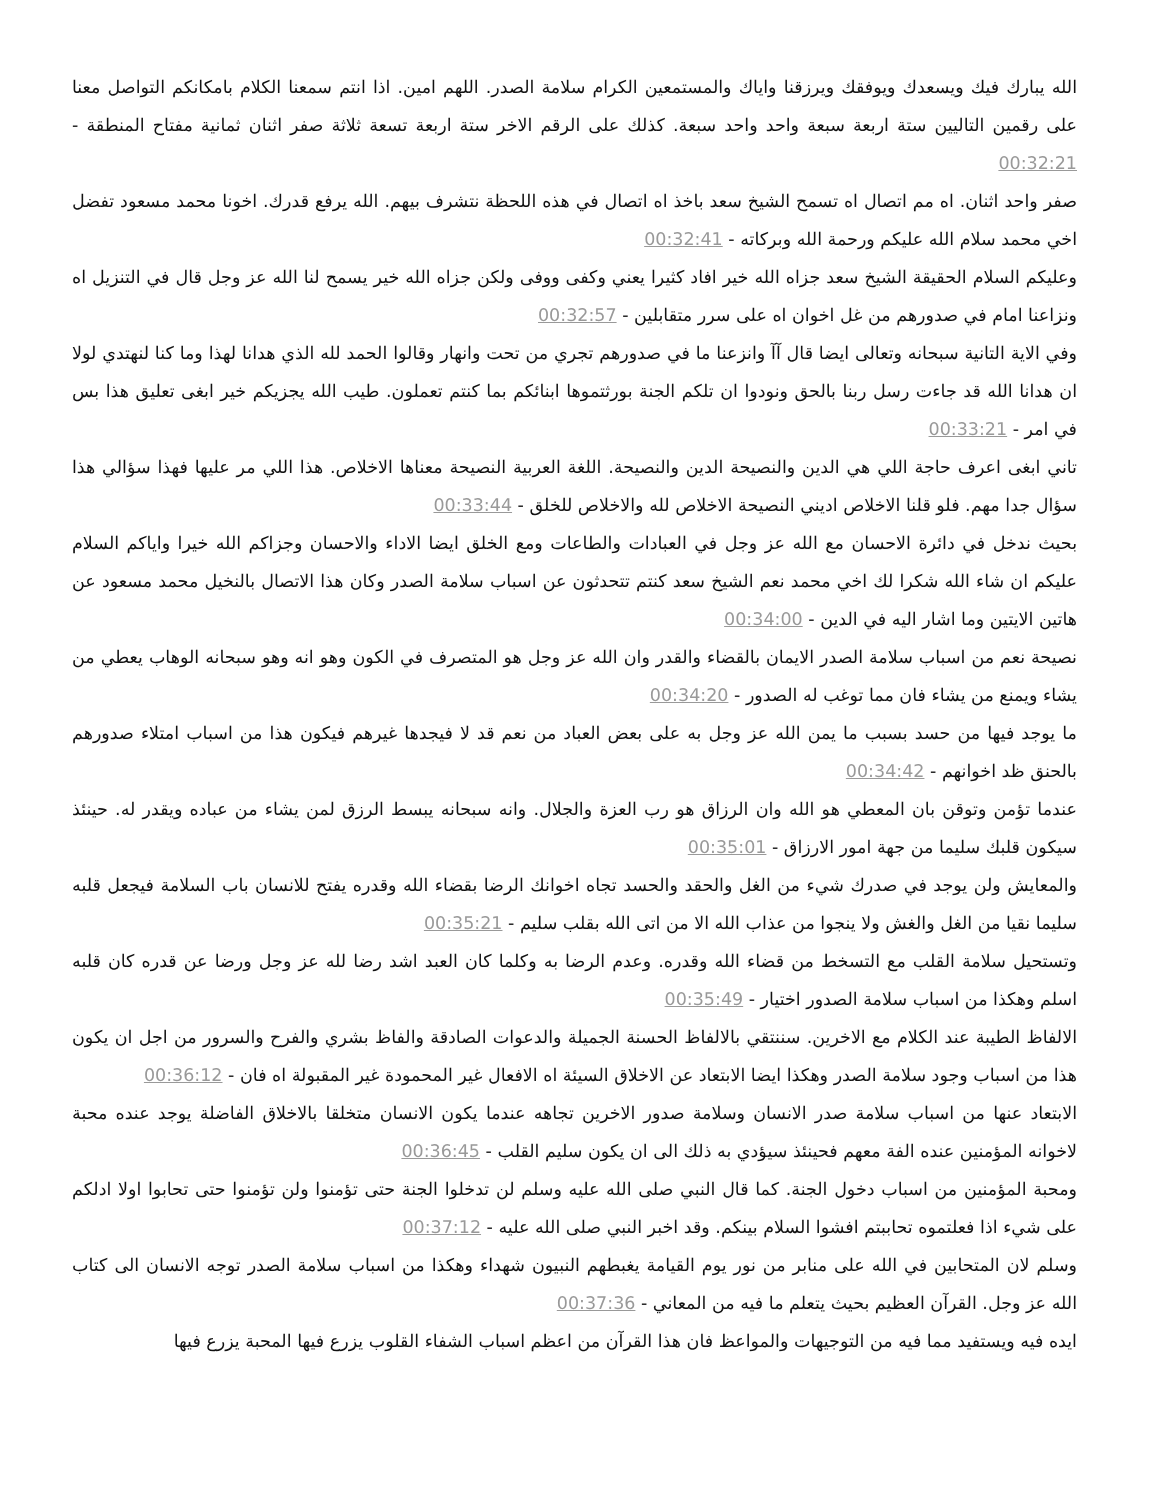الله يبارك فيك ويسعدك ويوفقك ويرزقنا واياك والمستمعين الكرام سلامة الصدر. اللهم امين. اذا انتم سمعنا الكلام بامكانكم التواصل معنا على رقمين التاليين ستة اربعة سبعة واحد واحد سبعة. كذلك على الرقم الاخر ستة اربعة تسعة ثلاثة صفر اثنان ثمانية مفتاح المنطقة - 00:32:21
صفر واحد اثنان. اه مم اتصال اه تسمح الشيخ سعد باخذ اه اتصال في هذه اللحظة نتشرف بيهم. الله يرفع قدرك. اخونا محمد مسعود تفضل اخي محمد سلام الله عليكم ورحمة الله وبركاته - 00:32:41
وعليكم السلام الحقيقة الشيخ سعد جزاه الله خير افاد كثيرا يعني وكفى ووفى ولكن جزاه الله خير يسمح لنا الله عز وجل قال في التنزيل اه ونزاعنا امام في صدورهم من غل اخوان اه على سرر متقابلين - 00:32:57
وفي الاية التانية سبحانه وتعالى ايضا قال آآ وانزعنا ما في صدورهم تجري من تحت وانهار وقالوا الحمد لله الذي هدانا لهذا وما كنا لنهتدي لولا ان هدانا الله قد جاءت رسل ربنا بالحق ونودوا ان تلكم الجنة بورثتموها ابنائكم بما كنتم تعملون. طيب الله يجزيكم خير ابغى تعليق هذا بس في امر - 00:33:21
تاني ابغى اعرف حاجة اللي هي الدين والنصيحة الدين والنصيحة. اللغة العربية النصيحة معناها الاخلاص. هذا اللي مر عليها فهذا سؤالي هذا سؤال جدا مهم. فلو قلنا الاخلاص اديني النصيحة الاخلاص لله والاخلاص للخلق - 00:33:44
بحيث ندخل في دائرة الاحسان مع الله عز وجل في العبادات والطاعات ومع الخلق ايضا الاداء والاحسان وجزاكم الله خيرا واياكم السلام عليكم ان شاء الله شكرا لك اخي محمد نعم الشيخ سعد كنتم تتحدثون عن اسباب سلامة الصدر وكان هذا الاتصال بالنخيل محمد مسعود عن هاتين الايتين وما اشار اليه في الدين - 00:34:00
نصيحة نعم من اسباب سلامة الصدر الايمان بالقضاء والقدر وان الله عز وجل هو المتصرف في الكون وهو انه وهو سبحانه الوهاب يعطي من يشاء ويمنع من يشاء فان مما توغب له الصدور - 00:34:20
ما يوجد فيها من حسد بسبب ما يمن الله عز وجل به على بعض العباد من نعم قد لا فيجدها غيرهم فيكون هذا من اسباب امتلاء صدورهم بالحنق ظد اخوانهم - 00:34:42
عندما تؤمن وتوقن بان المعطي هو الله وان الرزاق هو رب العزة والجلال. وانه سبحانه يبسط الرزق لمن يشاء من عباده ويقدر له. حينئذ سيكون قلبك سليما من جهة امور الارزاق - 00:35:01
والمعايش ولن يوجد في صدرك شيء من الغل والحقد والحسد تجاه اخوانك الرضا بقضاء الله وقدره يفتح للانسان باب السلامة فيجعل قلبه سليما نقيا من الغل والغش ولا ينجوا من عذاب الله الا من اتى الله بقلب سليم - 00:35:21
وتستحيل سلامة القلب مع التسخط من قضاء الله وقدره. وعدم الرضا به وكلما كان العبد اشد رضا لله عز وجل ورضا عن قدره كان قلبه اسلم وهكذا من اسباب سلامة الصدور اختيار - 00:35:49
الالفاظ الطيبة عند الكلام مع الاخرين. سننتقي بالالفاظ الحسنة الجميلة والدعوات الصادقة والفاظ بشري والفرح والسرور من اجل ان يكون هذا من اسباب وجود سلامة الصدر وهكذا ايضا الابتعاد عن الاخلاق السيئة اه الافعال غير المحمودة غير المقبولة اه فان - 00:36:12
الابتعاد عنها من اسباب سلامة صدر الانسان وسلامة صدور الاخرين تجاهه عندما يكون الانسان متخلقا بالاخلاق الفاضلة يوجد عنده محبة لاخوانه المؤمنين عنده الفة معهم فحينئذ سيؤدي به ذلك الى ان يكون سليم القلب - 00:36:45
ومحبة المؤمنين من اسباب دخول الجنة. كما قال النبي صلى الله عليه وسلم لن تدخلوا الجنة حتى تؤمنوا ولن تؤمنوا حتى تحابوا اولا ادلكم على شيء اذا فعلتموه تحاببتم افشوا السلام بينكم. وقد اخبر النبي صلى الله عليه - 00:37:12
وسلم لان المتحابين في الله على منابر من نور يوم القيامة يغبطهم النبيون شهداء وهكذا من اسباب سلامة الصدر توجه الانسان الى كتاب الله عز وجل. القرآن العظيم بحيث يتعلم ما فيه من المعاني - 00:37:36
ايده فيه ويستفيد مما فيه من التوجيهات والمواعظ فان هذا القرآن من اعظم اسباب الشفاء القلوب يزرع فيها المحبة يزرع فيها